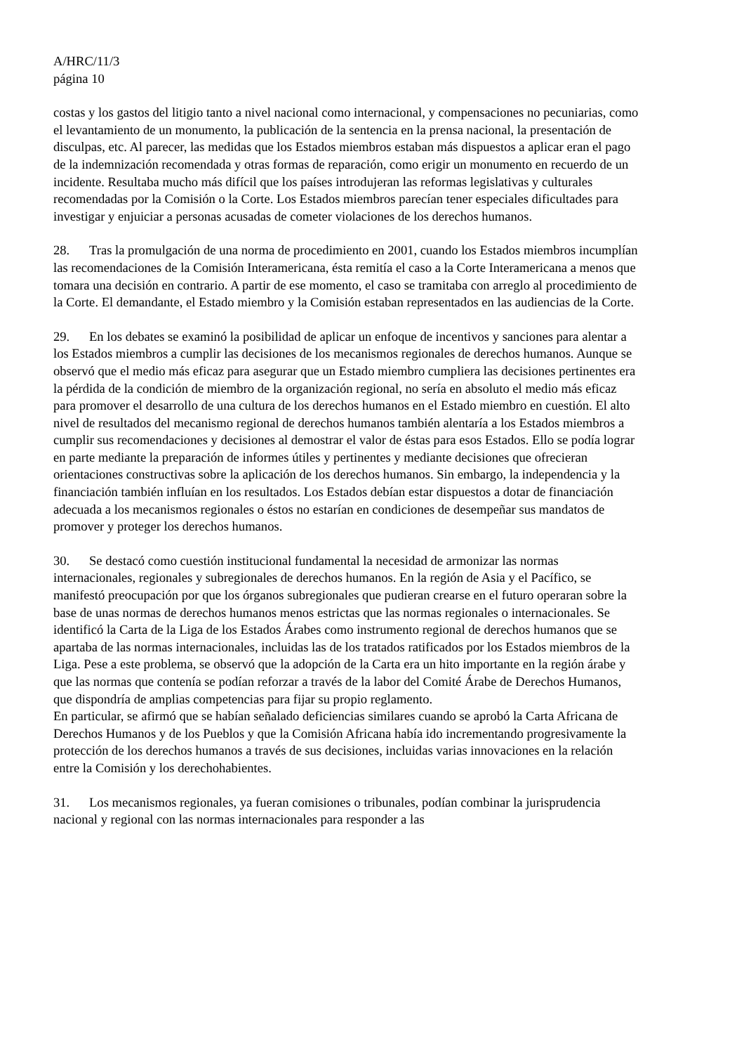A/HRC/11/3
página 10
costas y los gastos del litigio tanto a nivel nacional como internacional, y compensaciones no pecuniarias, como el levantamiento de un monumento, la publicación de la sentencia en la prensa nacional, la presentación de disculpas, etc. Al parecer, las medidas que los Estados miembros estaban más dispuestos a aplicar eran el pago de la indemnización recomendada y otras formas de reparación, como erigir un monumento en recuerdo de un incidente. Resultaba mucho más difícil que los países introdujeran las reformas legislativas y culturales recomendadas por la Comisión o la Corte. Los Estados miembros parecían tener especiales dificultades para investigar y enjuiciar a personas acusadas de cometer violaciones de los derechos humanos.
28. Tras la promulgación de una norma de procedimiento en 2001, cuando los Estados miembros incumplían las recomendaciones de la Comisión Interamericana, ésta remitía el caso a la Corte Interamericana a menos que tomara una decisión en contrario. A partir de ese momento, el caso se tramitaba con arreglo al procedimiento de la Corte. El demandante, el Estado miembro y la Comisión estaban representados en las audiencias de la Corte.
29. En los debates se examinó la posibilidad de aplicar un enfoque de incentivos y sanciones para alentar a los Estados miembros a cumplir las decisiones de los mecanismos regionales de derechos humanos. Aunque se observó que el medio más eficaz para asegurar que un Estado miembro cumpliera las decisiones pertinentes era la pérdida de la condición de miembro de la organización regional, no sería en absoluto el medio más eficaz para promover el desarrollo de una cultura de los derechos humanos en el Estado miembro en cuestión. El alto nivel de resultados del mecanismo regional de derechos humanos también alentaría a los Estados miembros a cumplir sus recomendaciones y decisiones al demostrar el valor de éstas para esos Estados. Ello se podía lograr en parte mediante la preparación de informes útiles y pertinentes y mediante decisiones que ofrecieran orientaciones constructivas sobre la aplicación de los derechos humanos. Sin embargo, la independencia y la financiación también influían en los resultados. Los Estados debían estar dispuestos a dotar de financiación adecuada a los mecanismos regionales o éstos no estarían en condiciones de desempeñar sus mandatos de promover y proteger los derechos humanos.
30. Se destacó como cuestión institucional fundamental la necesidad de armonizar las normas internacionales, regionales y subregionales de derechos humanos. En la región de Asia y el Pacífico, se manifestó preocupación por que los órganos subregionales que pudieran crearse en el futuro operaran sobre la base de unas normas de derechos humanos menos estrictas que las normas regionales o internacionales. Se identificó la Carta de la Liga de los Estados Árabes como instrumento regional de derechos humanos que se apartaba de las normas internacionales, incluidas las de los tratados ratificados por los Estados miembros de la Liga. Pese a este problema, se observó que la adopción de la Carta era un hito importante en la región árabe y que las normas que contenía se podían reforzar a través de la labor del Comité Árabe de Derechos Humanos, que dispondría de amplias competencias para fijar su propio reglamento.
En particular, se afirmó que se habían señalado deficiencias similares cuando se aprobó la Carta Africana de Derechos Humanos y de los Pueblos y que la Comisión Africana había ido incrementando progresivamente la protección de los derechos humanos a través de sus decisiones, incluidas varias innovaciones en la relación entre la Comisión y los derechohabientes.
31. Los mecanismos regionales, ya fueran comisiones o tribunales, podían combinar la jurisprudencia nacional y regional con las normas internacionales para responder a las